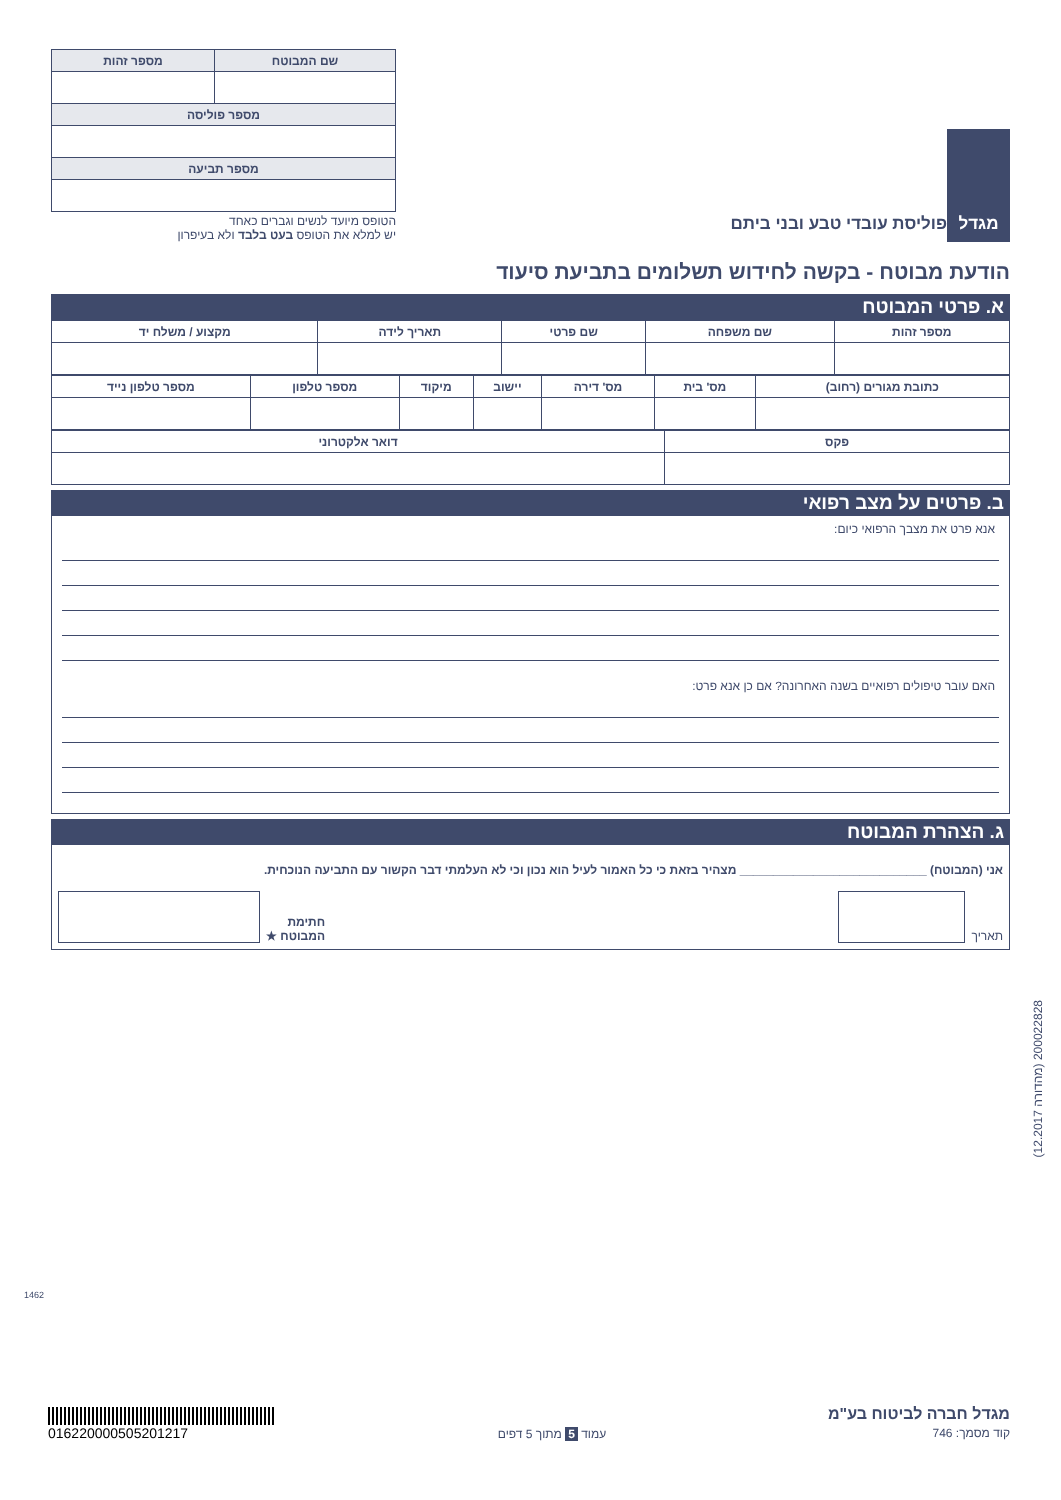| שם המבוטח | מספר זהות |
| --- | --- |
| מספר פוליסה | |
| מספר תביעה | |
הטופס מיועד לנשים וגברים כאחד
יש למלא את הטופס בעט בלבד ולא בעיפרון
מגדל
פוליסת עובדי טבע ובני ביתם
הודעת מבוטח - בקשה לחידוש תשלומים בתביעת סיעוד
א. פרטי המבוטח
| מספר זהות | שם משפחה | שם פרטי | תאריך לידה | מקצוע / משלח יד |
| --- | --- | --- | --- | --- |
| כתובת מגורים (רחוב) | מס' בית | מס' דירה | יישוב | מיקוד | מספר טלפון | מספר טלפון נייד |
| --- | --- | --- | --- | --- | --- | --- |
| פקס | דואר אלקטרוני |
| --- | --- |
ב. פרטים על מצב רפואי
אנא פרט את מצבך הרפואי כיום:
האם עובר טיפולים רפואיים בשנה האחרונה? אם כן אנא פרט:
ג. הצהרת המבוטח
אני (המבוטח) ____________________________ מצהיר בזאת כי כל האמור לעיל הוא נכון וכי לא העלמתי דבר הקשור עם התביעה הנוכחית.
תאריך
חתימת
המבוטח ★
(12.2017 מהדורה) 200022828
1462
016220000505201217
עמוד 5 מתוך 5 דפים
מגדל חברה לביטוח בע"מ
קוד מסמך: 746